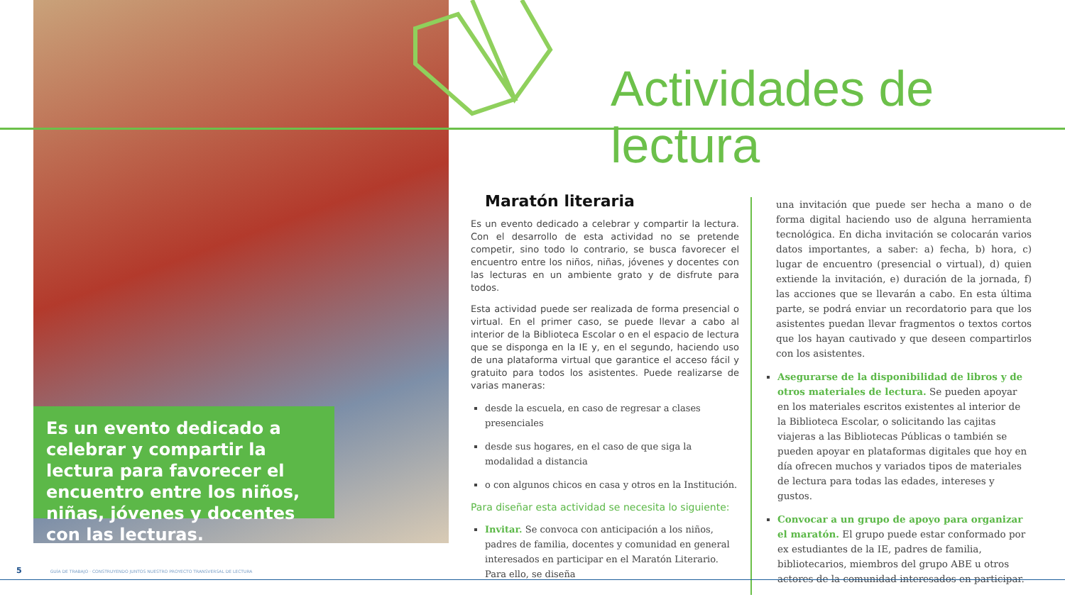Actividades de lectura
Es un evento dedicado a celebrar y compartir la lectura para favorecer el encuentro entre los niños, niñas, jóvenes y docentes con las lecturas.
Maratón literaria
Es un evento dedicado a celebrar y compartir la lectura. Con el desarrollo de esta actividad no se pretende competir, sino todo lo contrario, se busca favorecer el encuentro entre los niños, niñas, jóvenes y docentes con las lecturas en un ambiente grato y de disfrute para todos.
Esta actividad puede ser realizada de forma presencial o virtual. En el primer caso, se puede llevar a cabo al interior de la Biblioteca Escolar o en el espacio de lectura que se disponga en la IE y, en el segundo, haciendo uso de una plataforma virtual que garantice el acceso fácil y gratuito para todos los asistentes. Puede realizarse de varias maneras:
desde la escuela, en caso de regresar a clases presenciales
desde sus hogares, en el caso de que siga la modalidad a distancia
o con algunos chicos en casa y otros en la Institución.
Para diseñar esta actividad se necesita lo siguiente:
Invitar. Se convoca con anticipación a los niños, padres de familia, docentes y comunidad en general interesados en participar en el Maratón Literario. Para ello, se diseña
una invitación que puede ser hecha a mano o de forma digital haciendo uso de alguna herramienta tecnológica. En dicha invitación se colocarán varios datos importantes, a saber: a) fecha, b) hora, c) lugar de encuentro (presencial o virtual), d) quien extiende la invitación, e) duración de la jornada, f) las acciones que se llevarán a cabo. En esta última parte, se podrá enviar un recordatorio para que los asistentes puedan llevar fragmentos o textos cortos que los hayan cautivado y que deseen compartirlos con los asistentes.
Asegurarse de la disponibilidad de libros y de otros materiales de lectura. Se pueden apoyar en los materiales escritos existentes al interior de la Biblioteca Escolar, o solicitando las cajitas viajeras a las Bibliotecas Públicas o también se pueden apoyar en plataformas digitales que hoy en día ofrecen muchos y variados tipos de materiales de lectura para todas las edades, intereses y gustos.
Convocar a un grupo de apoyo para organizar el maratón. El grupo puede estar conformado por ex estudiantes de la IE, padres de familia, bibliotecarios, miembros del grupo ABE u otros actores de la comunidad interesados en participar.
5 GUÍA DE TRABAJO · CONSTRUYENDO JUNTOS NUESTRO PROYECTO TRANSVERSAL DE LECTURA